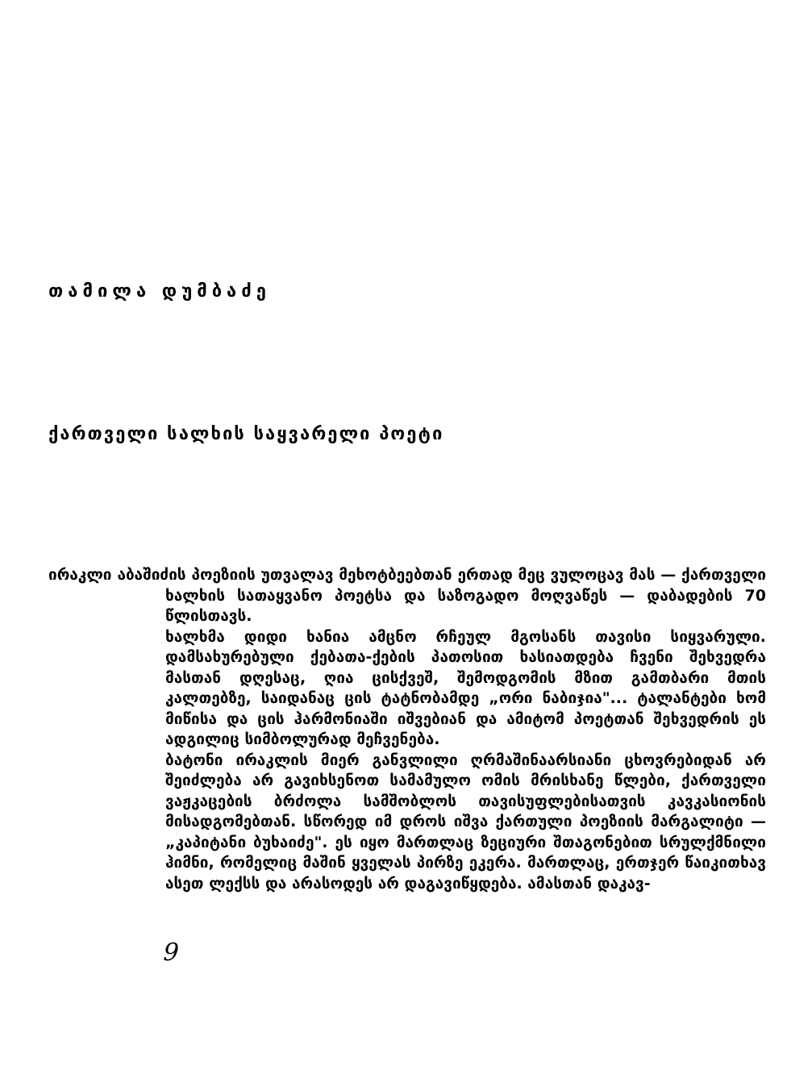თამილა დუმბაძე
ქართველი სალხის საყვარელი პოეტი
ირაკლი აბაშიძის პოეზიის უთვალავ მეხოტბეებთან ერთად მეც ვულოცავ მას — ქართველი ხალხის სათაყვანო პოეტსა და საზოგადო მოღვაწეს — დაბადების 70 წლისთავს.
ხალხმა დიდი ხანია ამცნო რჩეულ მგოსანს თავისი სიყვარული. დამსახურებული ქებათა-ქების პათოსით ხასიათდება ჩვენი შეხვედრა მასთან დღესაც, ღია ცისქვეშ, შემოდგომის მზით გამთბარი მთის კალთებზე, საიდანაც ცის ტატნობამდე „ორი ნაბიჯია"... ტალანტები ხომ მიწისა და ცის ჰარმონიაში იშვებიან და ამიტომ პოეტთან შეხვედრის ეს ადგილიც სიმბოლურად მეჩვენება.
ბატონი ირაკლის მიერ განვლილი ღრმაშინაარსიანი ცხოვრებიდან არ შეიძლება არ გავიხსენოთ სამამულო ომის მრისხანე წლები, ქართველი ვაჟკაცების ბრძოლა სამშობლოს თავისუფლებისათვის კავკასიონის მისადგომებთან. სწორედ იმ დროს იშვა ქართული პოეზიის მარგალიტი — „კაპიტანი ბუხაიძე". ეს იყო მართლაც ზეციური შთაგონებით სრულქმნილი ჰიმნი, რომელიც მაშინ ყველას პირზე ეკერა. მართლაც, ერთჯერ წაიკითხავ ასეთ ლექსს და არასოდეს არ დაგავიწყდება. ამასთან დაკავ-
9